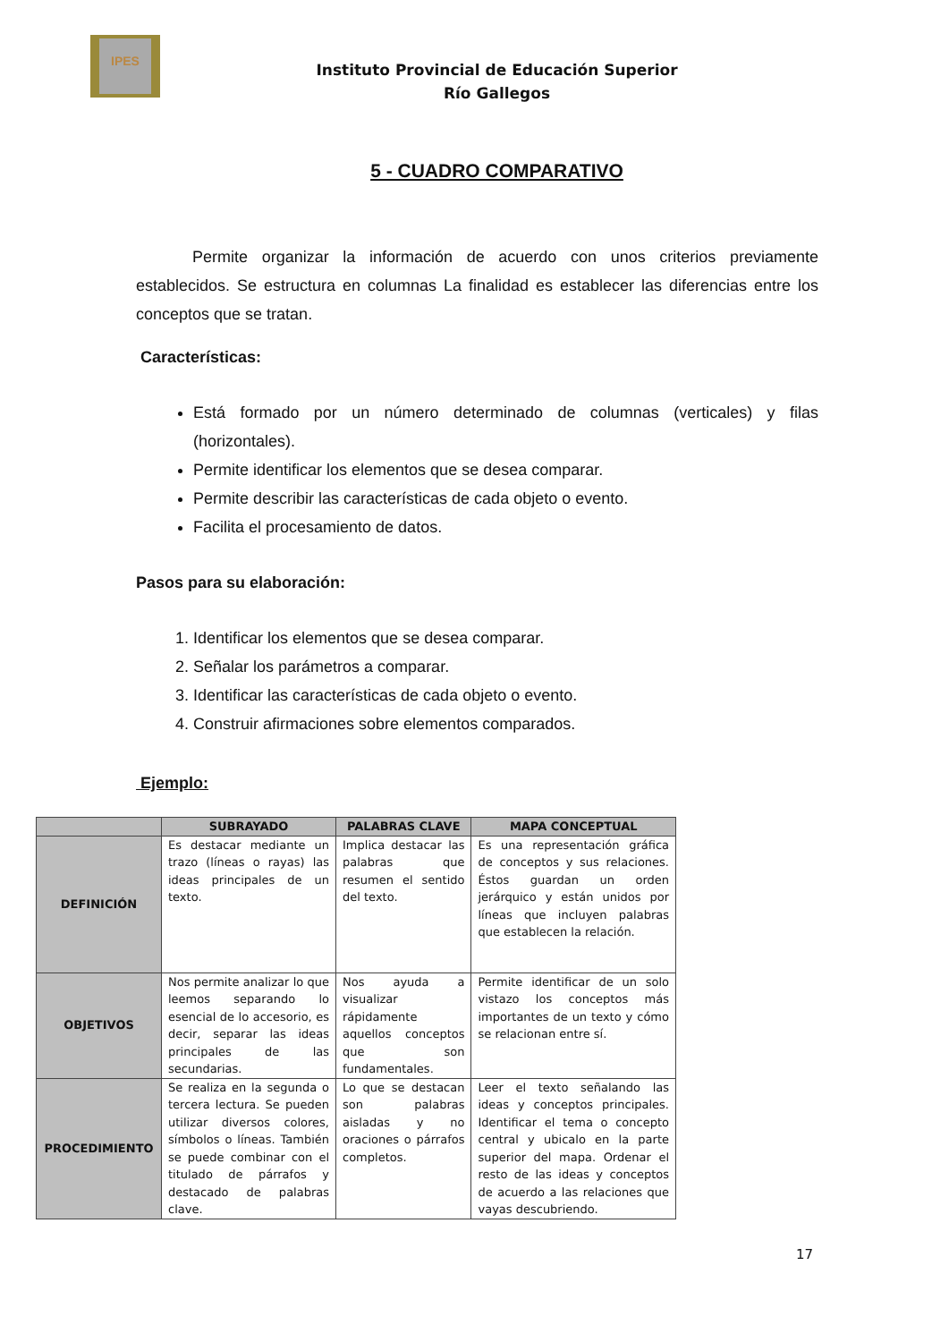IPES
Instituto Provincial de Educación Superior
Río Gallegos
5 - CUADRO COMPARATIVO
Permite organizar la información de acuerdo con unos criterios previamente establecidos. Se estructura en columnas La finalidad es establecer las diferencias entre los conceptos que se tratan.
Características:
Está formado por un número determinado de columnas (verticales) y filas (horizontales).
Permite identificar los elementos que se desea comparar.
Permite describir las características de cada objeto o evento.
Facilita el procesamiento de datos.
Pasos para su elaboración:
1. Identificar los elementos que se desea comparar.
2. Señalar los parámetros a comparar.
3. Identificar las características de cada objeto o evento.
4. Construir afirmaciones sobre elementos comparados.
Ejemplo:
| | SUBRAYADO | PALABRAS CLAVE | MAPA CONCEPTUAL |
| --- | --- | --- | --- |
| DEFINICIÓN | Es destacar mediante un trazo (líneas o rayas) las ideas principales de un texto. | Implica destacar las palabras que resumen el sentido del texto. | Es una representación gráfica de conceptos y sus relaciones. Éstos guardan un orden jerárquico y están unidos por líneas que incluyen palabras que establecen la relación. |
| OBJETIVOS | Nos permite analizar lo que leemos separando lo esencial de lo accesorio, es decir, separar las ideas principales de las secundarias. | Nos ayuda a visualizar rápidamente aquellos conceptos que son fundamentales. | Permite identificar de un solo vistazo los conceptos más importantes de un texto y cómo se relacionan entre sí. |
| PROCEDIMIENTO | Se realiza en la segunda o tercera lectura. Se pueden utilizar diversos colores, símbolos o líneas. También se puede combinar con el titulado de párrafos y destacado de palabras clave. | Lo que se destacan son palabras aisladas y no oraciones o párrafos completos. | Leer el texto señalando las ideas y conceptos principales. Identificar el tema o concepto central y ubicalo en la parte superior del mapa. Ordenar el resto de las ideas y conceptos de acuerdo a las relaciones que vayas descubriendo. |
17